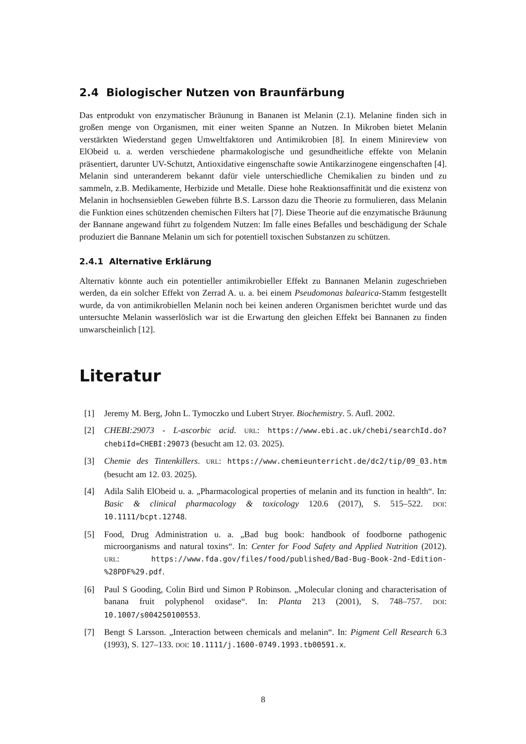2.4 Biologischer Nutzen von Braunfärbung
Das entprodukt von enzymatischer Bräunung in Bananen ist Melanin (2.1). Melanine finden sich in großen menge von Organismen, mit einer weiten Spanne an Nutzen. In Mikroben bietet Melanin verstärkten Wiederstand gegen Umweltfaktoren und Antimikrobien [8]. In einem Minireview von ElObeid u. a. werden verschiedene pharmakologische und gesundheitliche effekte von Melanin präsentiert, darunter UV-Schutzt, Antioxidative eingenschafte sowie Antikarzinogene eingenschaften [4]. Melanin sind unteranderem bekannt dafür viele unterschiedliche Chemikalien zu binden und zu sammeln, z.B. Medikamente, Herbizide und Metalle. Diese hohe Reaktionsaffinität und die existenz von Melanin in hochsensieblen Geweben führte B.S. Larsson dazu die Theorie zu formulieren, dass Melanin die Funktion eines schützenden chemischen Filters hat [7]. Diese Theorie auf die enzymatische Bräunung der Bannane angewand führt zu folgendem Nutzen: Im falle eines Befalles und beschädigung der Schale produziert die Bannane Melanin um sich for potentiell toxischen Substanzen zu schützen.
2.4.1 Alternative Erklärung
Alternativ könnte auch ein potentieller antimikrobieller Effekt zu Bannanen Melanin zugeschrieben werden, da ein solcher Effekt von Zerrad A. u. a. bei einem Pseudomonas balearica-Stamm festgestellt wurde, da von antimikrobiellen Melanin noch bei keinen anderen Organismen berichtet wurde und das untersuchte Melanin wasserlöslich war ist die Erwartung den gleichen Effekt bei Bannanen zu finden unwarscheinlich [12].
Literatur
[1] Jeremy M. Berg, John L. Tymoczko und Lubert Stryer. Biochemistry. 5. Aufl. 2002.
[2] CHEBI:29073 - L-ascorbic acid. URL: https://www.ebi.ac.uk/chebi/searchId.do?chebiId=CHEBI:29073 (besucht am 12. 03. 2025).
[3] Chemie des Tintenkillers. URL: https://www.chemieunterricht.de/dc2/tip/09_03.htm (besucht am 12. 03. 2025).
[4] Adila Salih ElObeid u. a. „Pharmacological properties of melanin and its function in health“. In: Basic & clinical pharmacology & toxicology 120.6 (2017), S. 515–522. DOI: 10.1111/bcpt.12748.
[5] Food, Drug Administration u. a. „Bad bug book: handbook of foodborne pathogenic microorganisms and natural toxins“. In: Center for Food Safety and Applied Nutrition (2012). URL: https://www.fda.gov/files/food/published/Bad-Bug-Book-2nd-Edition-%28PDF%29.pdf.
[6] Paul S Gooding, Colin Bird und Simon P Robinson. „Molecular cloning and characterisation of banana fruit polyphenol oxidase“. In: Planta 213 (2001), S. 748–757. DOI: 10.1007/s004250100553.
[7] Bengt S Larsson. „Interaction between chemicals and melanin“. In: Pigment Cell Research 6.3 (1993), S. 127–133. DOI: 10.1111/j.1600-0749.1993.tb00591.x.
8